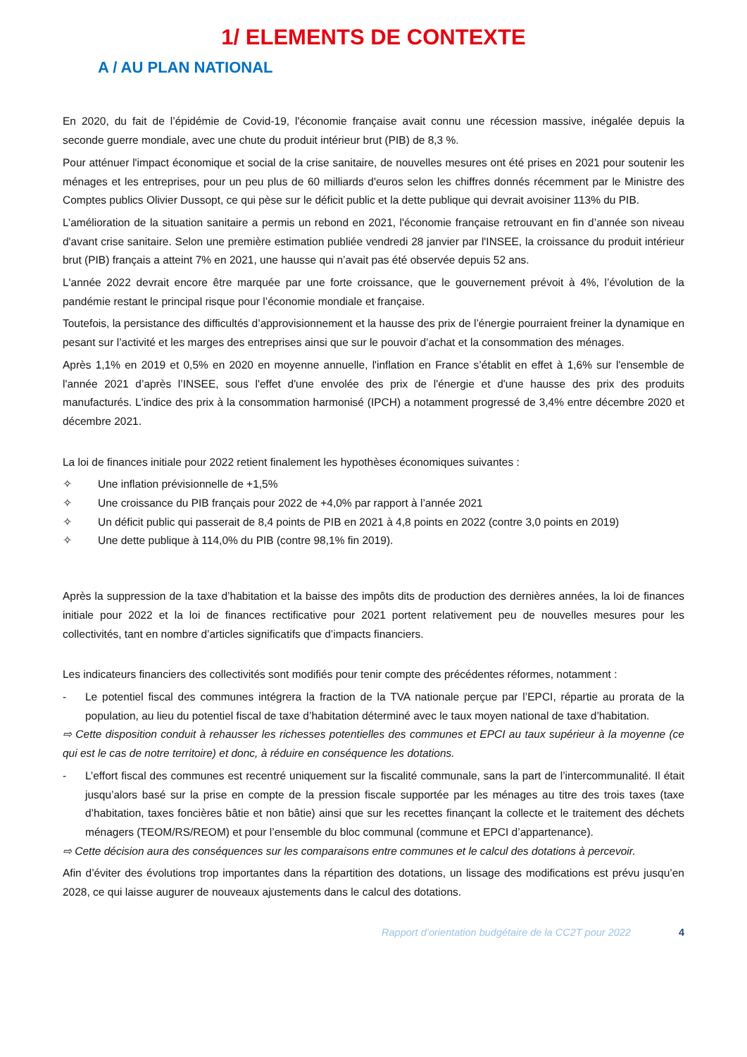1/ ELEMENTS DE CONTEXTE
A / AU PLAN NATIONAL
En 2020, du fait de l’épidémie de Covid-19, l'économie française avait connu une récession massive, inégalée depuis la seconde guerre mondiale, avec une chute du produit intérieur brut (PIB) de 8,3 %.
Pour atténuer l'impact économique et social de la crise sanitaire, de nouvelles mesures ont été prises en 2021 pour soutenir les ménages et les entreprises, pour un peu plus de 60 milliards d'euros selon les chiffres donnés récemment par le Ministre des Comptes publics Olivier Dussopt, ce qui pèse sur le déficit public et la dette publique qui devrait avoisiner 113% du PIB.
L’amélioration de la situation sanitaire a permis un rebond en 2021, l'économie française retrouvant en fin d’année son niveau d'avant crise sanitaire. Selon une première estimation publiée vendredi 28 janvier par l'INSEE, la croissance du produit intérieur brut (PIB) français a atteint 7% en 2021, une hausse qui n’avait pas été observée depuis 52 ans.
L'année 2022 devrait encore être marquée par une forte croissance, que le gouvernement prévoit à 4%, l’évolution de la pandémie restant le principal risque pour l’économie mondiale et française.
Toutefois, la persistance des difficultés d’approvisionnement et la hausse des prix de l’énergie pourraient freiner la dynamique en pesant sur l’activité et les marges des entreprises ainsi que sur le pouvoir d’achat et la consommation des ménages.
Après 1,1% en 2019 et 0,5% en 2020 en moyenne annuelle, l'inflation en France s’établit en effet à 1,6% sur l'ensemble de l'année 2021 d’après l’INSEE, sous l'effet d'une envolée des prix de l'énergie et d'une hausse des prix des produits manufacturés. L'indice des prix à la consommation harmonisé (IPCH) a notamment progressé de 3,4% entre décembre 2020 et décembre 2021.
La loi de finances initiale pour 2022 retient finalement les hypothèses économiques suivantes :
✧ Une inflation prévisionnelle de +1,5%
✧ Une croissance du PIB français pour 2022 de +4,0% par rapport à l’année 2021
✧ Un déficit public qui passerait de 8,4 points de PIB en 2021 à 4,8 points en 2022 (contre 3,0 points en 2019)
✧ Une dette publique à 114,0% du PIB (contre 98,1% fin 2019).
Après la suppression de la taxe d’habitation et la baisse des impôts dits de production des dernières années, la loi de finances initiale pour 2022 et la loi de finances rectificative pour 2021 portent relativement peu de nouvelles mesures pour les collectivités, tant en nombre d’articles significatifs que d’impacts financiers.
Les indicateurs financiers des collectivités sont modifiés pour tenir compte des précédentes réformes, notamment :
- Le potentiel fiscal des communes intégrera la fraction de la TVA nationale perçue par l’EPCI, répartie au prorata de la population, au lieu du potentiel fiscal de taxe d’habitation déterminé avec le taux moyen national de taxe d’habitation.
⇨ Cette disposition conduit à rehausser les richesses potentielles des communes et EPCI au taux supérieur à la moyenne (ce qui est le cas de notre territoire) et donc, à réduire en conséquence les dotations.
- L’effort fiscal des communes est recentré uniquement sur la fiscalité communale, sans la part de l’intercommunalité. Il était jusqu’alors basé sur la prise en compte de la pression fiscale supportée par les ménages au titre des trois taxes (taxe d’habitation, taxes foncières bâtie et non bâtie) ainsi que sur les recettes finançant la collecte et le traitement des déchets ménagers (TEOM/RS/REOM) et pour l’ensemble du bloc communal (commune et EPCI d’appartenance).
⇨ Cette décision aura des conséquences sur les comparaisons entre communes et le calcul des dotations à percevoir.
Afin d’éviter des évolutions trop importantes dans la répartition des dotations, un lissage des modifications est prévu jusqu’en 2028, ce qui laisse augurer de nouveaux ajustements dans le calcul des dotations.
Rapport d’orientation budgétaire de la CC2T pour 2022 4